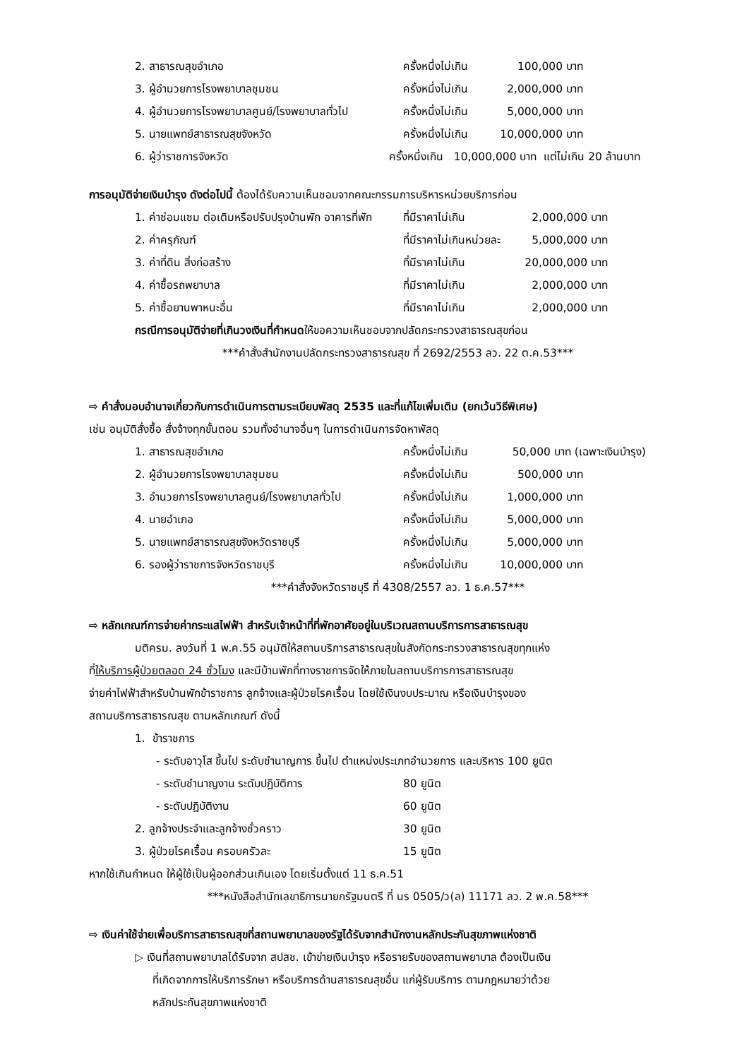2. สาธารณสุขอำเภอ ครั้งหนึ่งไม่เกิน 100,000 บาท
3. ผู้อำนวยการโรงพยาบาลชุมชน ครั้งหนึ่งไม่เกิน 2,000,000 บาท
4. ผู้อำนวยการโรงพยาบาลศูนย์/โรงพยาบาลทั่วไป ครั้งหนึ่งไม่เกิน 5,000,000 บาท
5. นายแพทย์สาธารณสุขจังหวัด ครั้งหนึ่งไม่เกิน 10,000,000 บาท
6. ผู้ว่าราชการจังหวัด ครั้งหนึ่งเกิน 10,000,000 บาท แต่ไม่เกิน 20 ล้านบาท
การอนุมัติจ่ายเงินบำรุง ดังต่อไปนี้ ต้องได้รับความเห็นชอบจากคณะกรรมการบริหารหน่วยบริการก่อน
1. ค่าซ่อมแซม ต่อเติมหรือปรับปรุงบ้านพัก อาคารที่พัก ที่มีราคาไม่เกิน 2,000,000 บาท
2. ค่าครุภัณฑ์ ที่มีราคาไม่เกินหน่วยละ 5,000,000 บาท
3. ค่าที่ดิน สิ่งก่อสร้าง ที่มีราคาไม่เกิน 20,000,000 บาท
4. ค่าซื้อรถพยาบาล ที่มีราคาไม่เกิน 2,000,000 บาท
5. ค่าซื้อยานพาหนะอื่น ที่มีราคาไม่เกิน 2,000,000 บาท
กรณีการอนุมัติจ่ายที่เกินวงเงินที่กำหนดให้ขอความเห็นชอบจากปลัดกระทรวงสาธารณสุขก่อน
***คำสั่งสำนักงานปลัดกระทรวงสาธารณสุข ที่ 2692/2553 ลว. 22 ต.ค.53***
⇨ คำสั่งมอบอำนาจเกี่ยวกับการดำเนินการตามระเบียบพัสดุ 2535 และที่แก้ไขเพิ่มเติม (ยกเว้นวิธีพิเศษ)
เช่น อนุมัติสั่งซื้อ สั่งจ้างทุกขั้นตอน รวมทั้งอำนาจอื่นๆ ในการดำเนินการจัดหาพัสดุ
1. สาธารณสุขอำเภอ ครั้งหนึ่งไม่เกิน 50,000 บาท (เฉพาะเงินบำรุง)
2. ผู้อำนวยการโรงพยาบาลชุมชน ครั้งหนึ่งไม่เกิน 500,000 บาท
3. อำนวยการโรงพยาบาลศูนย์/โรงพยาบาลทั่วไป ครั้งหนึ่งไม่เกิน 1,000,000 บาท
4. นายอำเภอ ครั้งหนึ่งไม่เกิน 5,000,000 บาท
5. นายแพทย์สาธารณสุขจังหวัดราชบุรี ครั้งหนึ่งไม่เกิน 5,000,000 บาท
6. รองผู้ว่าราชการจังหวัดราชบุรี ครั้งหนึ่งไม่เกิน 10,000,000 บาท
***คำสั่งจังหวัดราชบุรี ที่ 4308/2557 ลว. 1 ธ.ค.57***
⇨ หลักเกณฑ์การจ่ายค่ากระแสไฟฟ้า สำหรับเจ้าหน้าที่ที่พักอาศัยอยู่ในบริเวณสถานบริการการสาธารณสุข
มติครม. ลงวันที่ 1 พ.ค.55 อนุมัติให้สถานบริการสาธารณสุขในสังกัดกระทรวงสาธารณสุขทุกแห่ง
ที่ให้บริการผู้ป่วยตลอด 24 ชั่วโมง และมีบ้านพักที่ทางราชการจัดให้ภายในสถานบริการการสาธารณสุข
จ่ายค่าไฟฟ้าสำหรับบ้านพักข้าราชการ ลูกจ้างและผู้ป่วยโรคเรื้อน โดยใช้เงินงบประมาณ หรือเงินบำรุงของ
สถานบริการสาธารณสุข ตามหลักเกณฑ์ ดังนี้
1. ข้าราชการ
- ระดับอาวุโส ขึ้นไป ระดับชำนาญการ ขึ้นไป ตำแหน่งประเภทอำนวยการ และบริหาร 100 ยูนิต
- ระดับชำนาญงาน ระดับปฏิบัติการ 80 ยูนิต
- ระดับปฏิบัติงาน 60 ยูนิต
2. ลูกจ้างประจำและลูกจ้างชั่วคราว 30 ยูนิต
3. ผู้ป่วยโรคเรื้อน ครอบครัวละ 15 ยูนิต
หากใช้เกินกำหนด ให้ผู้ใช้เป็นผู้ออกส่วนเกินเอง โดยเริ่มตั้งแต่ 11 ธ.ค.51
***หนังสือสำนักเลขาธิการนายกรัฐมนตรี ที่ นร 0505/ว(ล) 11171 ลว. 2 พ.ค.58***
⇨ เงินค่าใช้จ่ายเพื่อบริการสาธารณสุขที่สถานพยาบาลของรัฐได้รับจากสำนักงานหลักประกันสุขภาพแห่งชาติ
▷ เงินที่สถานพยาบาลได้รับจาก สปสช. เข้าข่ายเงินบำรุง หรือรายรับของสถานพยาบาล ต้องเป็นเงิน
ที่เกิดจากการให้บริการรักษา หรือบริการด้านสาธารณสุขอื่น แก่ผู้รับบริการ ตามกฎหมายว่าด้วย
หลักประกันสุขภาพแห่งชาติ